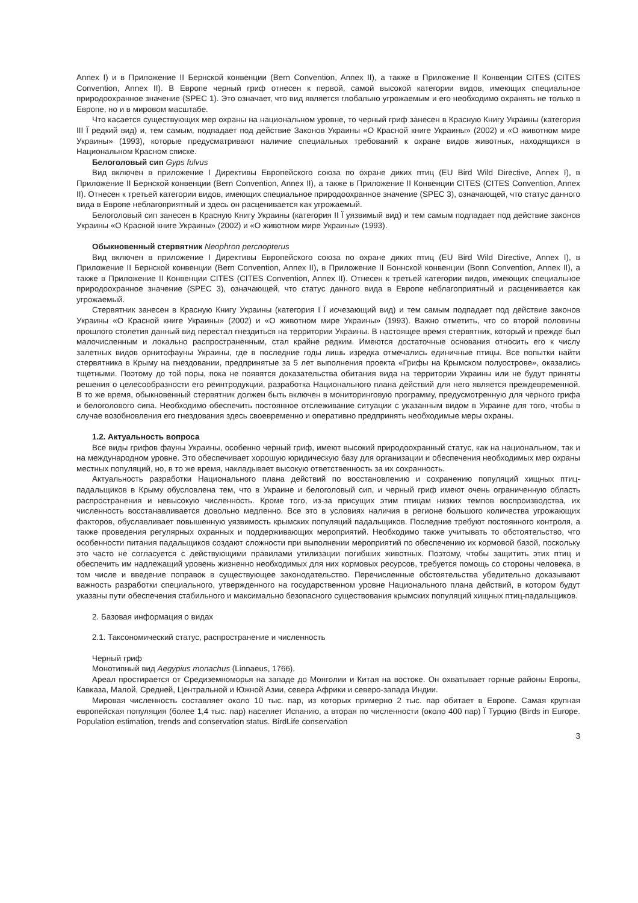Annex I) и в Приложение II Бернской конвенции (Bern Convention, Annex II), а также в Приложение II Конвенции CITES (CITES Convention, Annex II). В Европе черный гриф отнесен к первой, самой высокой категории видов, имеющих специальное природоохранное значение (SPEC 1). Это означает, что вид является глобально угрожаемым и его необходимо охранять не только в Европе, но и в мировом масштабе.
Что касается существующих мер охраны на национальном уровне, то черный гриф занесен в Красную Книгу Украины (категория III Ї редкий вид) и, тем самым, подпадает под действие Законов Украины «О Красной книге Украины» (2002) и «О животном мире Украины» (1993), которые предусматривают наличие специальных требований к охране видов животных, находящихся в Национальном Красном списке.
Белоголовый сип Gyps fulvus
Вид включен в приложение I Директивы Европейского союза по охране диких птиц (EU Bird Wild Directive, Annex I), в Приложение II Бернской конвенции (Bern Convention, Annex II), а также в Приложение II Конвенции CITES (CITES Convention, Annex II). Отнесен к третьей категории видов, имеющих специальное природоохранное значение (SPEC 3), означающей, что статус данного вида в Европе неблагоприятный и здесь он расценивается как угрожаемый.
Белоголовый сип занесен в Красную Книгу Украины (категория II Ї уязвимый вид) и тем самым подпадает под действие законов Украины «О Красной книге Украины» (2002) и «О животном мире Украины» (1993).
Обыкновенный стервятник Neophron percnopterus
Вид включен в приложение I Директивы Европейского союза по охране диких птиц (EU Bird Wild Directive, Annex I), в Приложение II Бернской конвенции (Bern Convention, Annex II), в Приложение II Боннской конвенции (Bonn Convention, Annex II), а также в Приложение II Конвенции CITES (CITES Convention, Annex II). Отнесен к третьей категории видов, имеющих специальное природоохранное значение (SPEC 3), означающей, что статус данного вида в Европе неблагоприятный и расценивается как угрожаемый.
Стервятник занесен в Красную Книгу Украины (категория I Ї исчезающий вид) и тем самым подпадает под действие законов Украины «О Красной книге Украины» (2002) и «О животном мире Украины» (1993). Важно отметить, что со второй половины прошлого столетия данный вид перестал гнездиться на территории Украины. В настоящее время стервятник, который и прежде был малочисленным и локально распространенным, стал крайне редким. Имеются достаточные основания относить его к числу залетных видов орнитофауны Украины, где в последние годы лишь изредка отмечались единичные птицы. Все попытки найти стервятника в Крыму на гнездовании, предпринятые за 5 лет выполнения проекта «Грифы на Крымском полуострове», оказались тщетными. Поэтому до той поры, пока не появятся доказательства обитания вида на территории Украины или не будут приняты решения о целесообразности его реинтродукции, разработка Национального плана действий для него является преждевременной. В то же время, обыкновенный стервятник должен быть включен в мониторинговую программу, предусмотренную для черного грифа и белоголового сипа. Необходимо обеспечить постоянное отслеживание ситуации с указанным видом в Украине для того, чтобы в случае возобновления его гнездования здесь своевременно и оперативно предпринять необходимые меры охраны.
1.2. Актуальность вопроса
Все виды грифов фауны Украины, особенно черный гриф, имеют высокий природоохранный статус, как на национальном, так и на международном уровне. Это обеспечивает хорошую юридическую базу для организации и обеспечения необходимых мер охраны местных популяций, но, в то же время, накладывает высокую ответственность за их сохранность.
Актуальность разработки Национального плана действий по восстановлению и сохранению популяций хищных птиц-падальщиков в Крыму обусловлена тем, что в Украине и белоголовый сип, и черный гриф имеют очень ограниченную область распространения и невысокую численность. Кроме того, из-за присущих этим птицам низких темпов воспроизводства, их численность восстанавливается довольно медленно. Все это в условиях наличия в регионе большого количества угрожающих факторов, обуславливает повышенную уязвимость крымских популяций падальщиков. Последние требуют постоянного контроля, а также проведения регулярных охранных и поддерживающих мероприятий. Необходимо также учитывать то обстоятельство, что особенности питания падальщиков создают сложности при выполнении мероприятий по обеспечению их кормовой базой, поскольку это часто не согласуется с действующими правилами утилизации погибших животных. Поэтому, чтобы защитить этих птиц и обеспечить им надлежащий уровень жизненно необходимых для них кормовых ресурсов, требуется помощь со стороны человека, в том числе и введение поправок в существующее законодательство. Перечисленные обстоятельства убедительно доказывают важность разработки специального, утвержденного на государственном уровне Национального плана действий, в котором будут указаны пути обеспечения стабильного и максимально безопасного существования крымских популяций хищных птиц-падальщиков.
2. Базовая информация о видах
2.1. Таксономический статус, распространение и численность
Черный гриф
Монотипный вид Aegypius monachus (Linnaeus, 1766).
Ареал простирается от Средиземноморья на западе до Монголии и Китая на востоке. Он охватывает горные районы Европы, Кавказа, Малой, Средней, Центральной и Южной Азии, севера Африки и северо-запада Индии.
Мировая численность составляет около 10 тыс. пар, из которых примерно 2 тыс. пар обитает в Европе. Самая крупная европейская популяция (более 1,4 тыс. пар) населяет Испанию, а вторая по численности (около 400 пар) Ї Турцию (Birds in Europe. Population estimation, trends and conservation status. BirdLife conservation
3